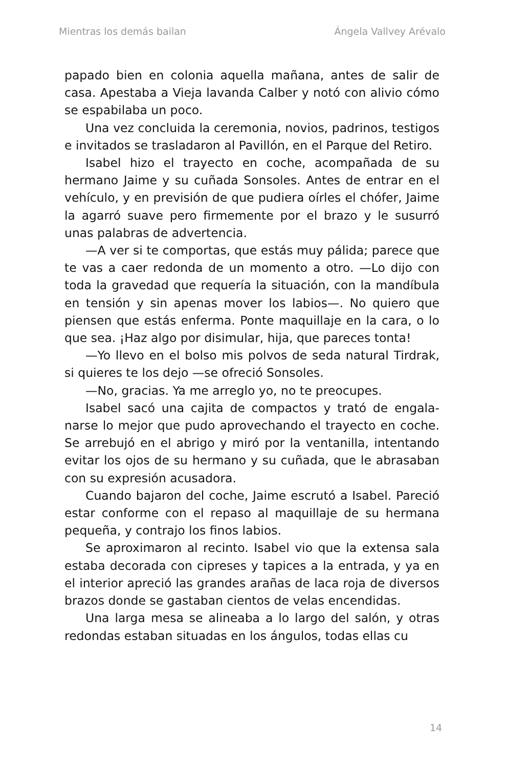Mientras los demás bailan Ángela Vallvey Arévalo
papado bien en colonia aquella mañana, antes de salir de casa. Apestaba a Vieja lavanda Calber y notó con alivio có­mo se espabilaba un poco.
Una vez concluida la ceremonia, novios, padrinos, testi­gos e invitados se trasladaron al Pavillón, en el Parque del Retiro.
Isabel hizo el trayecto en coche, acompañada de su hermano Jaime y su cuñada Sonsoles. Antes de entrar en el vehículo, y en previsión de que pudiera oírles el chófer, Jaime la agarró suave pero firmemente por el brazo y le susurró unas palabras de advertencia.
—A ver si te comportas, que estás muy pálida; parece que te vas a caer redonda de un momento a otro. —Lo dijo con toda la gravedad que requería la situación, con la mandíbula en tensión y sin apenas mover los labios—. No quiero que piensen que estás enferma. Ponte maquillaje en la cara, o lo que sea. ¡Haz algo por disimular, hija, que pareces tonta!
—Yo llevo en el bolso mis polvos de seda natural Tir­drak, si quieres te los dejo —se ofreció Sonsoles.
—No, gracias. Ya me arreglo yo, no te preocupes.
Isabel sacó una cajita de compactos y trató de engala­narse lo mejor que pudo aprovechando el trayecto en co­che. Se arrebujó en el abrigo y miró por la ventanilla, in­tentando evitar los ojos de su hermano y su cuñada, que le abrasaban con su expresión acusadora.
Cuando bajaron del coche, Jaime escrutó a Isabel. Pa­reció estar conforme con el repaso al maquillaje de su her­mana pequeña, y contrajo los finos labios.
Se aproximaron al recinto. Isabel vio que la extensa sa­la estaba decorada con cipreses y tapices a la entrada, y ya en el interior apreció las grandes arañas de laca roja de diversos brazos donde se gastaban cientos de velas en­cendidas.
Una larga mesa se alineaba a lo largo del salón, y otras redondas estaban situadas en los ángulos, todas ellas cu­
14